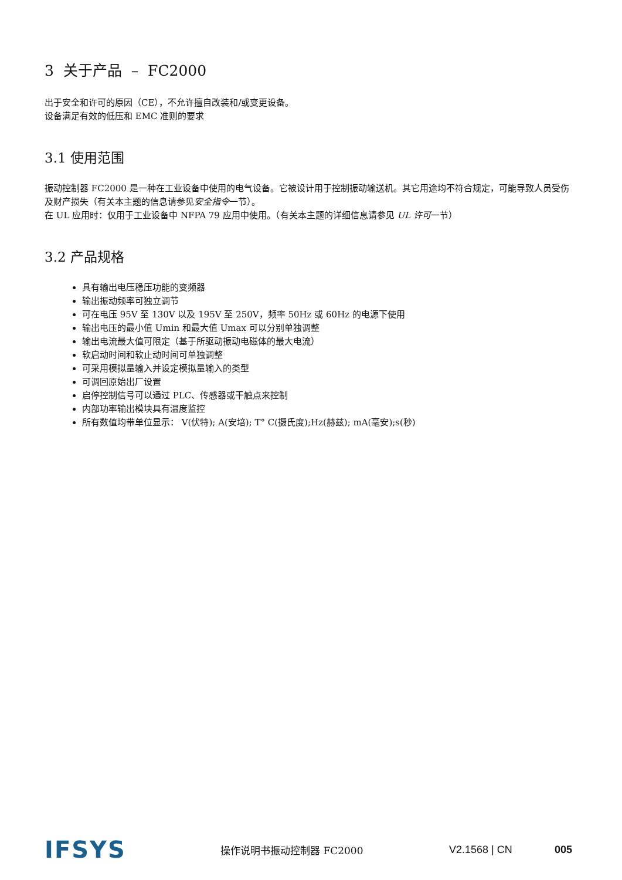3 关于产品 – FC2000
出于安全和许可的原因（CE），不允许擅自改装和/或变更设备。
设备满足有效的低压和 EMC 准则的要求
3.1 使用范围
振动控制器 FC2000 是一种在工业设备中使用的电气设备。它被设计用于控制振动输送机。其它用途均不符合规定，可能导致人员受伤及财产损失（有关本主题的信息请参见安全指令一节）。
在 UL 应用时：仅用于工业设备中 NFPA 79 应用中使用。（有关本主题的详细信息请参见 UL 许可一节）
3.2 产品规格
具有输出电压稳压功能的变频器
输出振动频率可独立调节
可在电压 95V 至 130V 以及 195V 至 250V，频率 50Hz 或 60Hz 的电源下使用
输出电压的最小值 Umin 和最大值 Umax 可以分别单独调整
输出电流最大值可限定（基于所驱动振动电磁体的最大电流）
软启动时间和软止动时间可单独调整
可采用模拟量输入并设定模拟量输入的类型
可调回原始出厂设置
启停控制信号可以通过 PLC、传感器或干触点来控制
内部功率输出模块具有温度监控
所有数值均带单位显示： V(伏特); A(安培); T° C(摄氏度);Hz(赫兹); mA(毫安);s(秒)
IFSYS
操作说明书振动控制器 FC2000 V2.1568 | CN 005